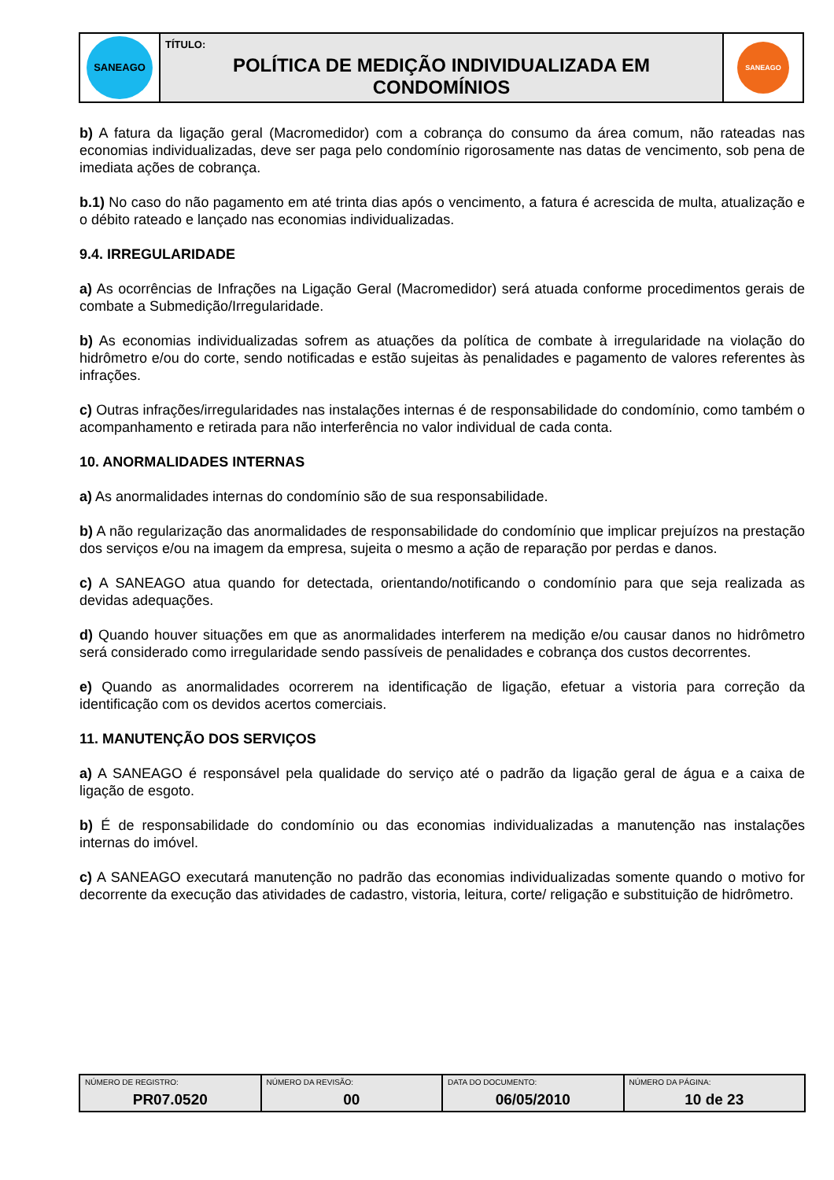| SANEAGO | TÍTULO: POLÍTICA DE MEDIÇÃO INDIVIDUALIZADA EM CONDOMÍNIOS | SANEAGO |
b) A fatura da ligação geral (Macromedidor) com a cobrança do consumo da área comum, não rateadas nas economias individualizadas, deve ser paga pelo condomínio rigorosamente nas datas de vencimento, sob pena de imediata ações de cobrança.
b.1) No caso do não pagamento em até trinta dias após o vencimento, a fatura é acrescida de multa, atualização e o débito rateado e lançado nas economias individualizadas.
9.4. IRREGULARIDADE
a) As ocorrências de Infrações na Ligação Geral (Macromedidor) será atuada conforme procedimentos gerais de combate a Submedição/Irregularidade.
b) As economias individualizadas sofrem as atuações da política de combate à irregularidade na violação do hidrômetro e/ou do corte, sendo notificadas e estão sujeitas às penalidades e pagamento de valores referentes às infrações.
c) Outras infrações/irregularidades nas instalações internas é de responsabilidade do condomínio, como também o acompanhamento e retirada para não interferência no valor individual de cada conta.
10. ANORMALIDADES INTERNAS
a) As anormalidades internas do condomínio são de sua responsabilidade.
b) A não regularização das anormalidades de responsabilidade do condomínio que implicar prejuízos na prestação dos serviços e/ou na imagem da empresa, sujeita o mesmo a ação de reparação por perdas e danos.
c) A SANEAGO atua quando for detectada, orientando/notificando o condomínio para que seja realizada as devidas adequações.
d) Quando houver situações em que as anormalidades interferem na medição e/ou causar danos no hidrômetro será considerado como irregularidade sendo passíveis de penalidades e cobrança dos custos decorrentes.
e) Quando as anormalidades ocorrerem na identificação de ligação, efetuar a vistoria para correção da identificação com os devidos acertos comerciais.
11. MANUTENÇÃO DOS SERVIÇOS
a) A SANEAGO é responsável pela qualidade do serviço até o padrão da ligação geral de água e a caixa de ligação de esgoto.
b) É de responsabilidade do condomínio ou das economias individualizadas a manutenção nas instalações internas do imóvel.
c) A SANEAGO executará manutenção no padrão das economias individualizadas somente quando o motivo for decorrente da execução das atividades de cadastro, vistoria, leitura, corte/ religação e substituição de hidrômetro.
| NÚMERO DE REGISTRO: PR07.0520 | NÚMERO DA REVISÃO: 00 | DATA DO DOCUMENTO: 06/05/2010 | NÚMERO DA PÁGINA: 10 de 23 |